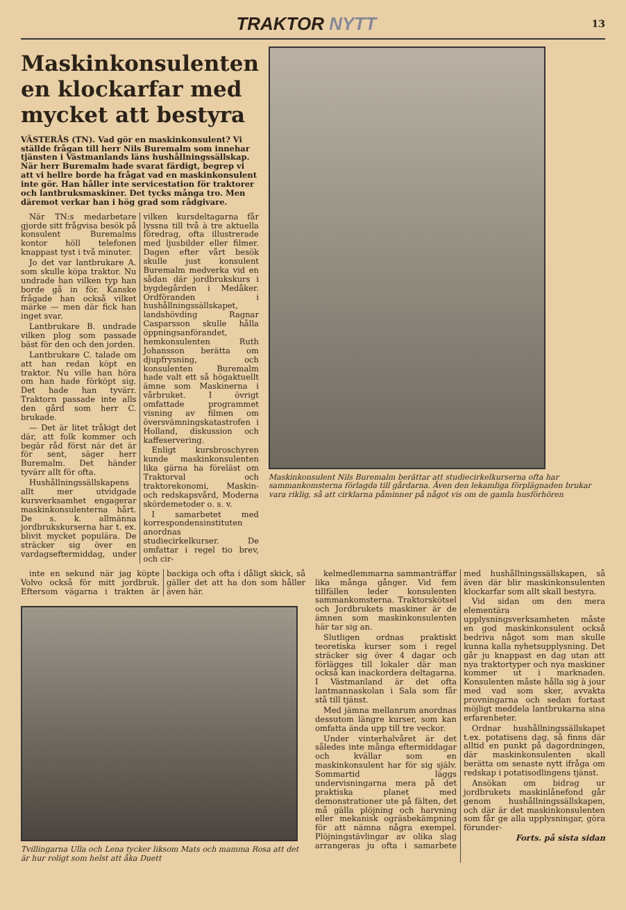TRAKTOR NYTT
13
Maskinkonsulenten
en klockarfar med
mycket att bestyra
VÄSTERÅS (TN). Vad gör en maskinkonsulent? Vi ställde frågan till herr Nils Buremalm som innehar tjänsten i Västmanlands läns hushållningssällskap. När herr Buremalm hade svarat färdigt, begrep vi att vi hellre borde ha frågat vad en maskinkonsulent inte gör. Han håller inte servicestation för traktorer och lantbruksmaskiner. Det tycks många tro. Men däremot verkar han i hög grad som rådgivare.
När TN:s medarbetare gjorde sitt frågvisa besök på konsulent Buremalms kontor höll telefonen knappast tyst i två minuter.
Jo det var lantbrukare A. som skulle köpa traktor. Nu undrade han vilken typ han borde gå in för. Kanske frågade han också vilket märke — men där fick han inget svar.
Lantbrukare B. undrade vilken plog som passade bäst för den och den jorden.
Lantbrukare C. talade om att han redan köpt en traktor. Nu ville han höra om han hade förköpt sig. Det hade han tyvärr. Traktorn passade inte alls den gård som herr C. brukade.
— Det är litet tråkigt det där, att folk kommer och begär råd först när det är för sent, säger herr Buremalm. Det händer tyvärr allt för ofta.
Hushållningssällskapens allt mer utvidgade kursverksamhet engagerar maskinkonsulenterna hårt. De s. k. allmänna jordbrukskurserna har t. ex. blivit mycket populära. De sträcker sig över en vardagseftermiddag, under vilken kursdeltagarna får lyssna till två à tre aktuella föredrag, ofta illustrerade med ljusbilder eller filmer. Dagen efter vårt besök skulle just konsulent Buremalm medverka vid en sådan där jordbrukskurs i bygdegården i Medåker. Ordföranden i hushållningssällskapet, landshövding Ragnar Casparsson skulle hålla öppningsanförandet, hemkonsulenten Ruth Johansson berätta om djupfrysning, och konsulenten Buremalm hade valt ett så högaktuellt ämne som Maskinerna i vårbruket. I övrigt omfattade programmet visning av filmen om översvämningskatastrofen i Holland, diskussion och kaffeservering.
Enligt kursbroschyren kunde maskinkonsulenten lika gärna ha föreläst om Traktorval och traktorekonomi, Maskin- och redskapsvård, Moderna skördemetoder o. s. v.
I samarbetet med korrespondensinstituten anordnas studiecirkelkurser. De omfattar i regel tio brev, och cir-
Maskinkonsulent Nils Buremalm berättar att studiecirkelkurserna ofta har sammankomsterna förlagda till gårdarna. Även den lekamliga förplägnaden brukar vara riklig, så att cirklarna påminner på något vis om de gamla husförhören
inte en sekund när jag köpte Volvo också för mitt jordbruk. Eftersom vägarna i trakten är backiga och ofta i dåligt skick, så gäller det att ha don som håller även här.
Tvillingarna Ulla och Lena tycker liksom Mats och mamma Rosa att det är hur roligt som helst att åka Duett
kelmedlemmarna sammanträffar lika många gånger. Vid fem tillfällen leder konsulenten sammankomsterna. Traktorskötsel och Jordbrukets maskiner är de ämnen som maskinkonsulenten här tar sig an.
Slutligen ordnas praktiskt teoretiska kurser som i regel sträcker sig över 4 dagar och förlägges till lokaler där man också kan inackordera deltagarna. I Västmanland är det ofta lantmannaskolan i Sala som får stå till tjänst.
Med jämna mellanrum anordnas dessutom längre kurser, som kan omfatta ända upp till tre veckor.
Under vinterhalvåret är det således inte många eftermiddagar och kvällar som en maskinkonsulent har för sig själv. Sommartid läggs undervisningarna mera på det praktiska planet med demonstrationer ute på fälten, det må gälla plöjning och harvning eller mekanisk ogräsbekämpning för att nämna några exempel. Plöjningstävlingar av olika slag arrangeras ju ofta i samarbete med hushållningssällskapen, så även där blir maskinkonsulenten klockarfar som allt skall bestyra.
Vid sidan om den mera elementära upplysningsverksamheten måste en god maskinkonsulent också bedriva något som man skulle kunna kalla nyhetsupplysning. Det går ju knappast en dag utan att nya traktortyper och nya maskiner kommer ut i marknaden. Konsulenten måste hålla sig à jour med vad som sker, avvakta provningarna och sedan fortast möjligt meddela lantbrukarna sina erfarenheter.
Ordnar hushållningssällskapet t.ex. potatisens dag, så finns där alltid en punkt på dagordningen, där maskinkonsulenten skall berätta om senaste nytt ifråga om redskap i potatisodlingens tjänst.
Ansökan om bidrag ur jordbrukets maskinlånefond går genom hushållningssällskapen, och där är det maskinkonsulenten som får ge alla upplysningar, göra förunder-
Forts. på sista sidan